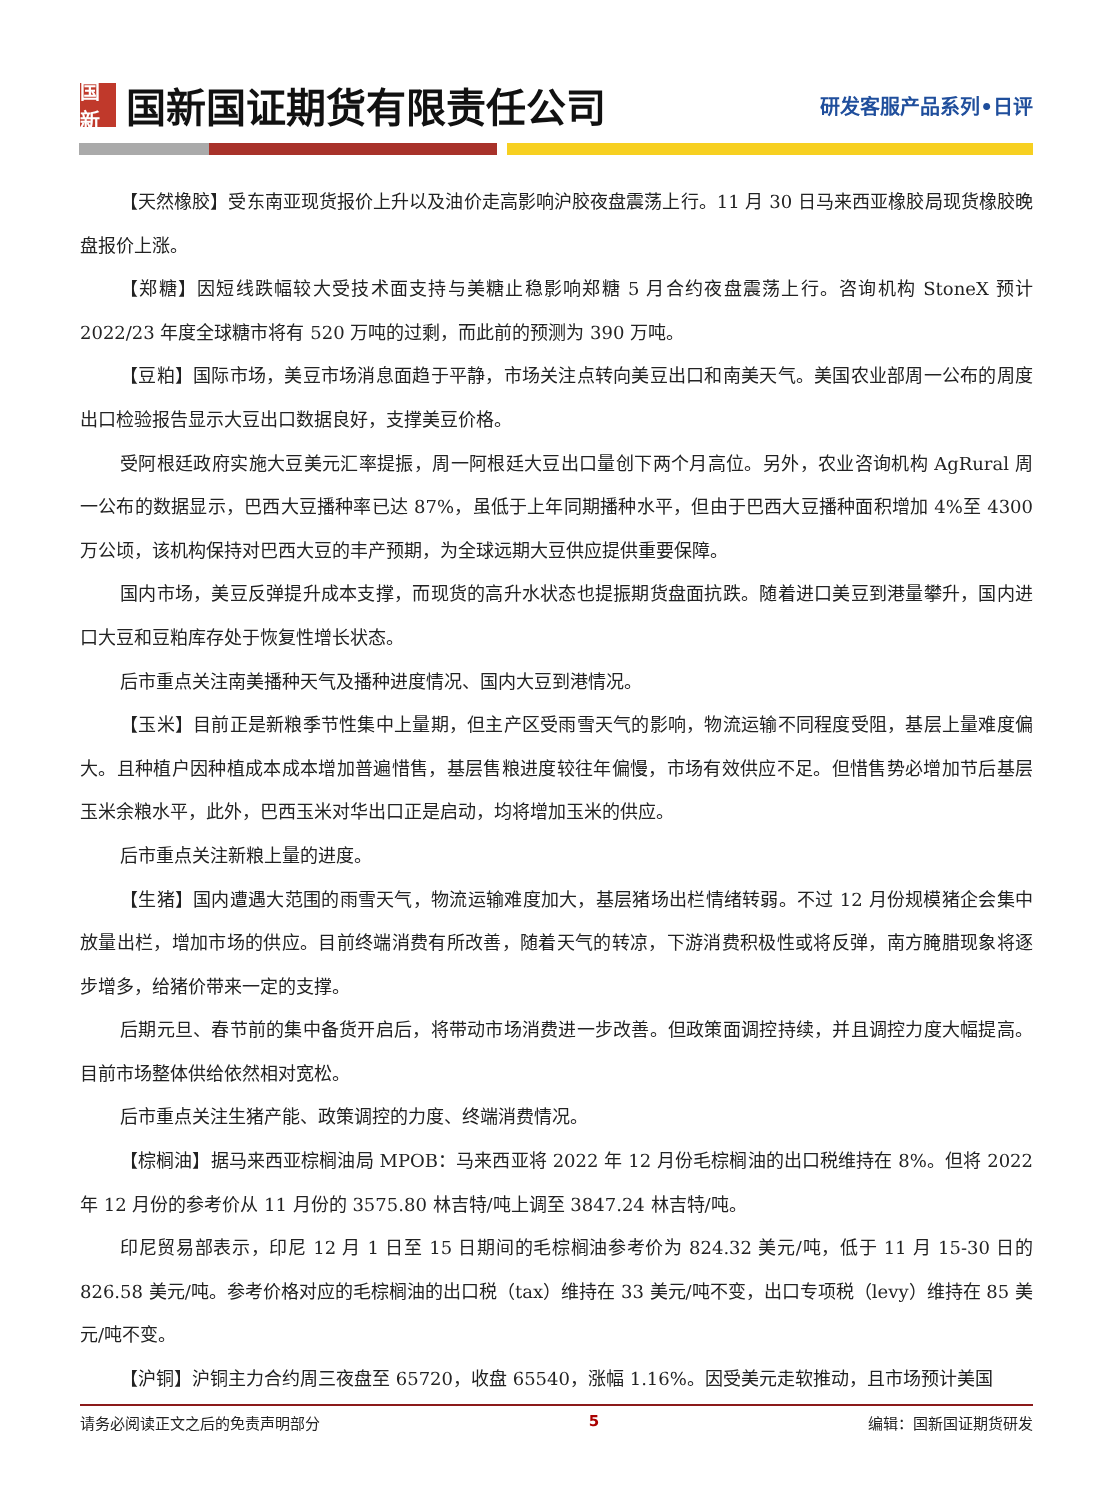国新
国新国证期货有限责任公司
研发客服产品系列•日评
【天然橡胶】受东南亚现货报价上升以及油价走高影响沪胶夜盘震荡上行。11 月 30 日马来西亚橡胶局现货橡胶晚盘报价上涨。
【郑糖】因短线跌幅较大受技术面支持与美糖止稳影响郑糖 5 月合约夜盘震荡上行。咨询机构 StoneX 预计 2022/23 年度全球糖市将有 520 万吨的过剩，而此前的预测为 390 万吨。
【豆粕】国际市场，美豆市场消息面趋于平静，市场关注点转向美豆出口和南美天气。美国农业部周一公布的周度出口检验报告显示大豆出口数据良好，支撑美豆价格。
受阿根廷政府实施大豆美元汇率提振，周一阿根廷大豆出口量创下两个月高位。另外，农业咨询机构 AgRural 周一公布的数据显示，巴西大豆播种率已达 87%，虽低于上年同期播种水平，但由于巴西大豆播种面积增加 4%至 4300 万公顷，该机构保持对巴西大豆的丰产预期，为全球远期大豆供应提供重要保障。
国内市场，美豆反弹提升成本支撑，而现货的高升水状态也提振期货盘面抗跌。随着进口美豆到港量攀升，国内进口大豆和豆粕库存处于恢复性增长状态。
后市重点关注南美播种天气及播种进度情况、国内大豆到港情况。
【玉米】目前正是新粮季节性集中上量期，但主产区受雨雪天气的影响，物流运输不同程度受阻，基层上量难度偏大。且种植户因种植成本成本增加普遍惜售，基层售粮进度较往年偏慢，市场有效供应不足。但惜售势必增加节后基层玉米余粮水平，此外，巴西玉米对华出口正是启动，均将增加玉米的供应。
后市重点关注新粮上量的进度。
【生猪】国内遭遇大范围的雨雪天气，物流运输难度加大，基层猪场出栏情绪转弱。不过 12 月份规模猪企会集中放量出栏，增加市场的供应。目前终端消费有所改善，随着天气的转凉，下游消费积极性或将反弹，南方腌腊现象将逐步增多，给猪价带来一定的支撑。
后期元旦、春节前的集中备货开启后，将带动市场消费进一步改善。但政策面调控持续，并且调控力度大幅提高。目前市场整体供给依然相对宽松。
后市重点关注生猪产能、政策调控的力度、终端消费情况。
【棕榈油】据马来西亚棕榈油局 MPOB：马来西亚将 2022 年 12 月份毛棕榈油的出口税维持在 8%。但将 2022 年 12 月份的参考价从 11 月份的 3575.80 林吉特/吨上调至 3847.24 林吉特/吨。
印尼贸易部表示，印尼 12 月 1 日至 15 日期间的毛棕榈油参考价为 824.32 美元/吨，低于 11 月 15-30 日的 826.58 美元/吨。参考价格对应的毛棕榈油的出口税（tax）维持在 33 美元/吨不变，出口专项税（levy）维持在 85 美元/吨不变。
【沪铜】沪铜主力合约周三夜盘至 65720，收盘 65540，涨幅 1.16%。因受美元走软推动，且市场预计美国
请务必阅读正文之后的免责声明部分 5 编辑：国新国证期货研发